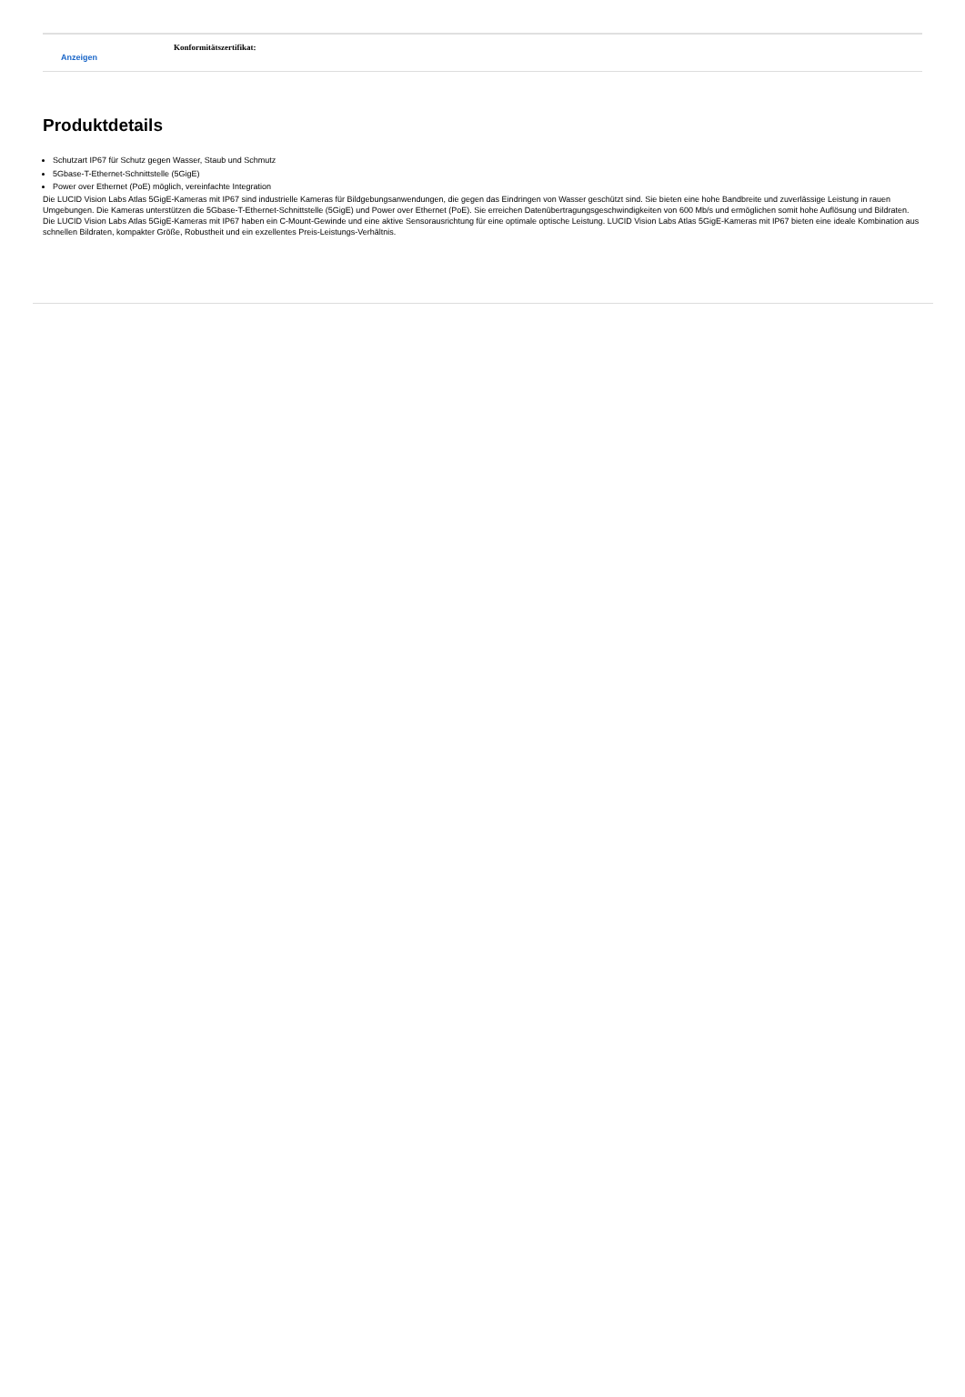Anzeigen
Konformitätszertifikat:
Produktdetails
Schutzart IP67 für Schutz gegen Wasser, Staub und Schmutz
5Gbase-T-Ethernet-Schnittstelle (5GigE)
Power over Ethernet (PoE) möglich, vereinfachte Integration
Die LUCID Vision Labs Atlas 5GigE-Kameras mit IP67 sind industrielle Kameras für Bildgebungsanwendungen, die gegen das Eindringen von Wasser geschützt sind. Sie bieten eine hohe Bandbreite und zuverlässige Leistung in rauen Umgebungen. Die Kameras unterstützen die 5Gbase-T-Ethernet-Schnittstelle (5GigE) und Power over Ethernet (PoE). Sie erreichen Datenübertragungsgeschwindigkeiten von 600 Mb/s und ermöglichen somit hohe Auflösung und Bildraten. Die LUCID Vision Labs Atlas 5GigE-Kameras mit IP67 haben ein C-Mount-Gewinde und eine aktive Sensorausrichtung für eine optimale optische Leistung. LUCID Vision Labs Atlas 5GigE-Kameras mit IP67 bieten eine ideale Kombination aus schnellen Bildraten, kompakter Größe, Robustheit und ein exzellentes Preis-Leistungs-Verhältnis.